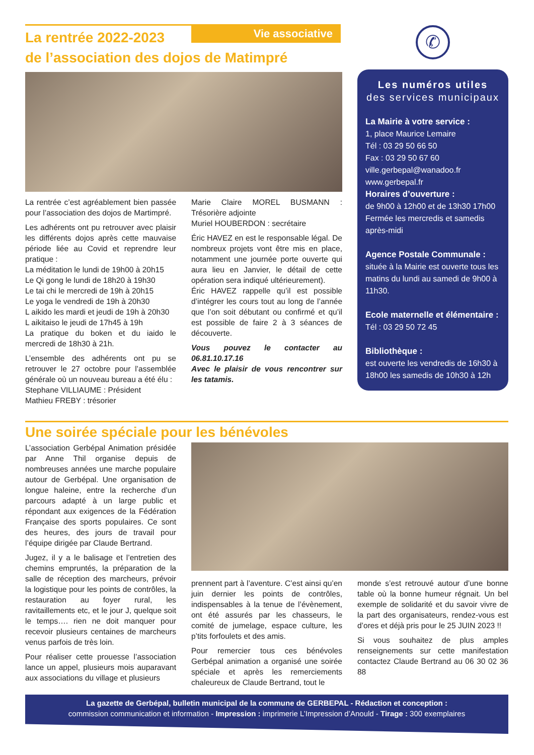La rentrée 2022-2023
de l’association des dojos de Matimpré
Vie associative
La rentrée c’est agréablement bien passée pour l’association des dojos de Martimpré.
Les adhérents ont pu retrouver avec plaisir les différents dojos après cette mauvaise période liée au Covid et reprendre leur pratique :
La méditation le lundi de 19h00 à 20h15
Le Qi gong le lundi de 18h20 à 19h30
Le tai chi le mercredi de 19h à 20h15
Le yoga le vendredi de 19h à 20h30
L aikido les mardi et jeudi de 19h à 20h30
L aikitaiso le jeudi de 17h45 à 19h
La pratique du boken et du iaido le mercredi de 18h30 à 21h.
L’ensemble des adhérents ont pu se retrouver le 27 octobre pour l’assemblée générale où un nouveau bureau a été élu :
Stephane VILLIAUME : Président
Mathieu FREBY : trésorier
Marie Claire MOREL BUSMANN : Trésorière adjointe
Muriel HOUBERDON : secrétaire
Éric HAVEZ en est le responsable légal. De nombreux projets vont être mis en place, notamment une journée porte ouverte qui aura lieu en Janvier, le détail de cette opération sera indiqué ultérieurement).
Éric HAVEZ rappelle qu’il est possible d’intégrer les cours tout au long de l’année que l’on soit débutant ou confirmé et qu’il est possible de faire 2 à 3 séances de découverte.
Vous pouvez le contacter au 06.81.10.17.16
Avec le plaisir de vous rencontrer sur les tatamis.
✆
Les numéros utiles
des services municipaux
La Mairie à votre service :
1, place Maurice Lemaire
Tél : 03 29 50 66 50
Fax : 03 29 50 67 60
ville.gerbepal@wanadoo.fr
www.gerbepal.fr
Horaires d’ouverture :
de 9h00 à 12h00 et de 13h30 17h00
Fermée les mercredis et samedis après-midi
Agence Postale Communale :
située à la Mairie est ouverte tous les matins du lundi au samedi de 9h00 à 11h30.
Ecole maternelle et élémentaire :
Tél : 03 29 50 72 45
Bibliothèque :
est ouverte les vendredis de 16h30 à 18h00 les samedis de 10h30 à 12h
Une soirée spéciale pour les bénévoles
L’association Gerbépal Animation présidée par Anne Thil organise depuis de nombreuses années une marche populaire autour de Gerbépal. Une organisation de longue haleine, entre la recherche d’un parcours adapté à un large public et répondant aux exigences de la Fédération Française des sports populaires. Ce sont des heures, des jours de travail pour l’équipe dirigée par Claude Bertrand.
Jugez, il y a le balisage et l’entretien des chemins empruntés, la préparation de la salle de réception des marcheurs, prévoir la logistique pour les points de contrôles, la restauration au foyer rural, les ravitaillements etc, et le jour J, quelque soit le temps…. rien ne doit manquer pour recevoir plusieurs centaines de marcheurs venus parfois de très loin.
Pour réaliser cette prouesse l’association lance un appel, plusieurs mois auparavant aux associations du village et plusieurs
prennent part à l’aventure. C’est ainsi qu’en juin dernier les points de contrôles, indispensables à la tenue de l’évènement, ont été assurés par les chasseurs, le comité de jumelage, espace culture, les p’tits forfoulets et des amis.
Pour remercier tous ces bénévoles Gerbépal animation a organisé une soirée spéciale et après les remerciements chaleureux de Claude Bertrand, tout le
monde s’est retrouvé autour d’une bonne table où la bonne humeur régnait. Un bel exemple de solidarité et du savoir vivre de la part des organisateurs, rendez-vous est d’ores et déjà pris pour le 25 JUIN 2023 !!
Si vous souhaitez de plus amples renseignements sur cette manifestation contactez Claude Bertrand au 06 30 02 36 88
La gazette de Gerbépal, bulletin municipal de la commune de GERBEPAL - Rédaction et conception :
commission communication et information - Impression : imprimerie L’Impression d’Anould - Tirage : 300 exemplaires